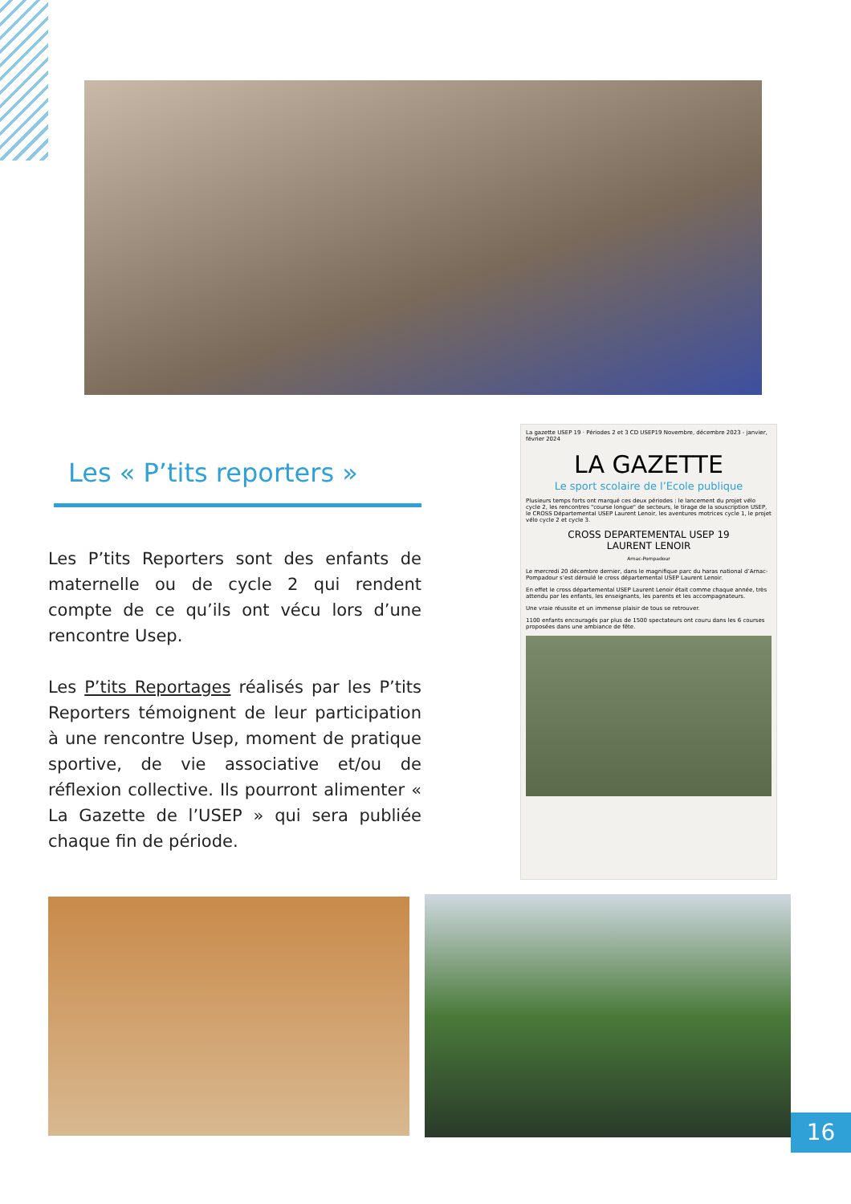Les « P’tits reporters »
Les P’tits Reporters sont des enfants de maternelle ou de cycle 2 qui rendent compte de ce qu’ils ont vécu lors d’une rencontre Usep.
Les P’tits Reportages réalisés par les P’tits Reporters témoignent de leur participation à une rencontre Usep, moment de pratique sportive, de vie associative et/ou de réflexion collective. Ils pourront alimenter « La Gazette de l’USEP » qui sera publiée chaque fin de période.
La gazette USEP 19 · Périodes 2 et 3 CD USEP19 Novembre, décembre 2023 - janvier, février 2024
LA GAZETTE
Le sport scolaire de l’Ecole publique
Plusieurs temps forts ont marqué ces deux périodes : le lancement du projet vélo cycle 2, les rencontres "course longue" de secteurs, le tirage de la souscription USEP, le CROSS Départemental USEP Laurent Lenoir, les aventures motrices cycle 1, le projet vélo cycle 2 et cycle 3.
CROSS DEPARTEMENTAL USEP 19
LAURENT LENOIR
Arnac-Pompadour
Le mercredi 20 décembre dernier, dans le magnifique parc du haras national d’Arnac-Pompadour s’est déroulé le cross départemental USEP Laurent Lenoir.
En effet le cross départemental USEP Laurent Lenoir était comme chaque année, très attendu par les enfants, les enseignants, les parents et les accompagnateurs.
Une vraie réussite et un immense plaisir de tous se retrouver.
1100 enfants encouragés par plus de 1500 spectateurs ont couru dans les 6 courses proposées dans une ambiance de fête.
16